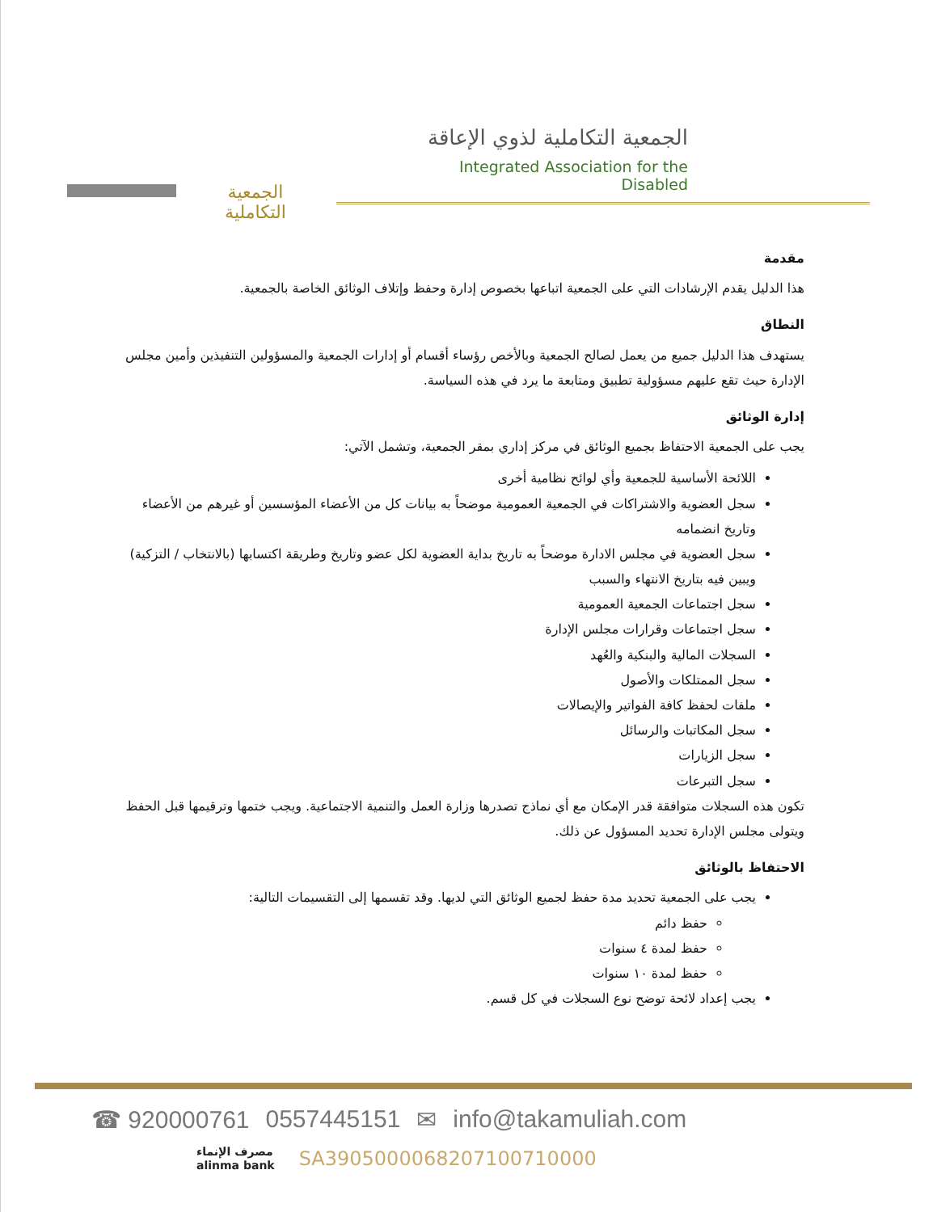الجمعية التكاملية
الجمعية التكاملية لذوي الإعاقة
Integrated Association for the Disabled
مقدمة
هذا الدليل يقدم الإرشادات التي على الجمعية اتباعها بخصوص إدارة وحفظ وإتلاف الوثائق الخاصة بالجمعية.
النطاق
يستهدف هذا الدليل جميع من يعمل لصالح الجمعية وبالأخص رؤساء أقسام أو إدارات الجمعية والمسؤولين التنفيذين وأمين مجلس الإدارة حيث تقع عليهم مسؤولية تطبيق ومتابعة ما يرد في هذه السياسة.
إدارة الوثائق
يجب على الجمعية الاحتفاظ بجميع الوثائق في مركز إداري بمقر الجمعية، وتشمل الآتي:
اللائحة الأساسية للجمعية وأي لوائح نظامية أخرى
سجل العضوية والاشتراكات في الجمعية العمومية موضحاً به بيانات كل من الأعضاء المؤسسين أو غيرهم من الأعضاء وتاريخ انضمامه
سجل العضوية في مجلس الادارة موضحاً به تاريخ بداية العضوية لكل عضو وتاريخ وطريقة اكتسابها (بالانتخاب / التزكية) ويبين فيه بتاريخ الانتهاء والسبب
سجل اجتماعات الجمعية العمومية
سجل اجتماعات وقرارات مجلس الإدارة
السجلات المالية والبنكية والعُهد
سجل الممتلكات والأصول
ملفات لحفظ كافة الفواتير والإيصالات
سجل المكاتبات والرسائل
سجل الزيارات
سجل التبرعات
تكون هذه السجلات متوافقة قدر الإمكان مع أي نماذج تصدرها وزارة العمل والتنمية الاجتماعية. ويجب ختمها وترقيمها قبل الحفظ ويتولى مجلس الإدارة تحديد المسؤول عن ذلك.
الاحتفاظ بالوثائق
يجب على الجمعية تحديد مدة حفظ لجميع الوثائق التي لديها. وقد تقسمها إلى التقسيمات التالية:
حفظ دائم
حفظ لمدة ٤ سنوات
حفظ لمدة ١٠ سنوات
يجب إعداد لائحة توضح نوع السجلات في كل قسم.
☎ 920000761 0557445151 ✉ info@takamuliah.com
مصرف الإنماء
alinma bank
SA3905000068207100710000